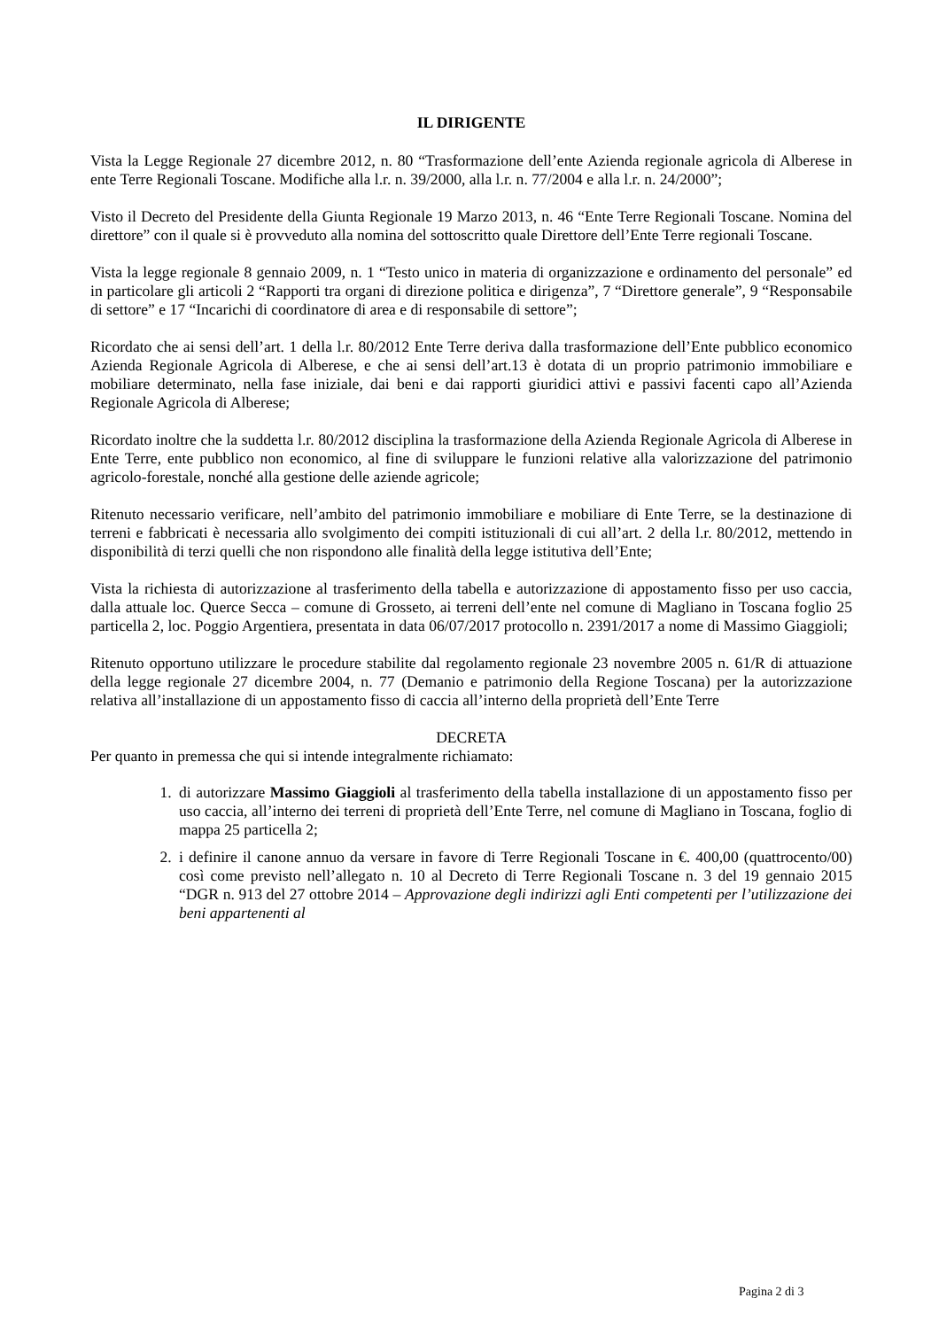IL DIRIGENTE
Vista la Legge Regionale 27 dicembre 2012, n. 80 “Trasformazione dell’ente Azienda regionale agricola di Alberese in ente Terre Regionali Toscane. Modifiche alla l.r. n. 39/2000, alla l.r. n. 77/2004 e alla l.r. n. 24/2000”;
Visto il Decreto del Presidente della Giunta Regionale 19 Marzo 2013, n. 46 “Ente Terre Regionali Toscane. Nomina del direttore” con il quale si è provveduto alla nomina del sottoscritto quale Direttore dell’Ente Terre regionali Toscane.
Vista la legge regionale 8 gennaio 2009, n. 1 “Testo unico in materia di organizzazione e ordinamento del personale” ed in particolare gli articoli 2 “Rapporti tra organi di direzione politica e dirigenza”, 7 “Direttore generale”, 9 “Responsabile di settore” e 17 “Incarichi di coordinatore di area e di responsabile di settore”;
Ricordato che ai sensi dell’art. 1 della l.r. 80/2012 Ente Terre deriva dalla trasformazione dell’Ente pubblico economico Azienda Regionale Agricola di Alberese, e che ai sensi dell’art.13 è dotata di un proprio patrimonio immobiliare e mobiliare determinato, nella fase iniziale, dai beni e dai rapporti giuridici attivi e passivi facenti capo all’Azienda Regionale Agricola di Alberese;
Ricordato inoltre che la suddetta l.r. 80/2012 disciplina la trasformazione della Azienda Regionale Agricola di Alberese in Ente Terre, ente pubblico non economico, al fine di sviluppare le funzioni relative alla valorizzazione del patrimonio agricolo-forestale, nonché alla gestione delle aziende agricole;
Ritenuto necessario verificare, nell’ambito del patrimonio immobiliare e mobiliare di Ente Terre, se la destinazione di terreni e fabbricati è necessaria allo svolgimento dei compiti istituzionali di cui all’art. 2 della l.r. 80/2012, mettendo in disponibilità di terzi quelli che non rispondono alle finalità della legge istitutiva dell’Ente;
Vista la richiesta di autorizzazione al trasferimento della tabella e autorizzazione di appostamento fisso per uso caccia, dalla attuale loc. Querce Secca – comune di Grosseto, ai terreni dell’ente nel comune di Magliano in Toscana foglio 25 particella 2, loc. Poggio Argentiera, presentata in data 06/07/2017 protocollo n. 2391/2017 a nome di Massimo Giaggioli;
Ritenuto opportuno utilizzare le procedure stabilite dal regolamento regionale 23 novembre 2005 n. 61/R di attuazione della legge regionale 27 dicembre 2004, n. 77 (Demanio e patrimonio della Regione Toscana) per la autorizzazione relativa all’installazione di un appostamento fisso di caccia all’interno della proprietà dell’Ente Terre
DECRETA
Per quanto in premessa che qui si intende integralmente richiamato:
1. di autorizzare Massimo Giaggioli al trasferimento della tabella installazione di un appostamento fisso per uso caccia, all’interno dei terreni di proprietà dell’Ente Terre, nel comune di Magliano in Toscana, foglio di mappa 25 particella 2;
2. i definire il canone annuo da versare in favore di Terre Regionali Toscane in €. 400,00 (quattrocento/00) così come previsto nell’allegato n. 10 al Decreto di Terre Regionali Toscane n. 3 del 19 gennaio 2015 “DGR n. 913 del 27 ottobre 2014 – Approvazione degli indirizzi agli Enti competenti per l’utilizzazione dei beni appartenenti al
Pagina 2 di 3